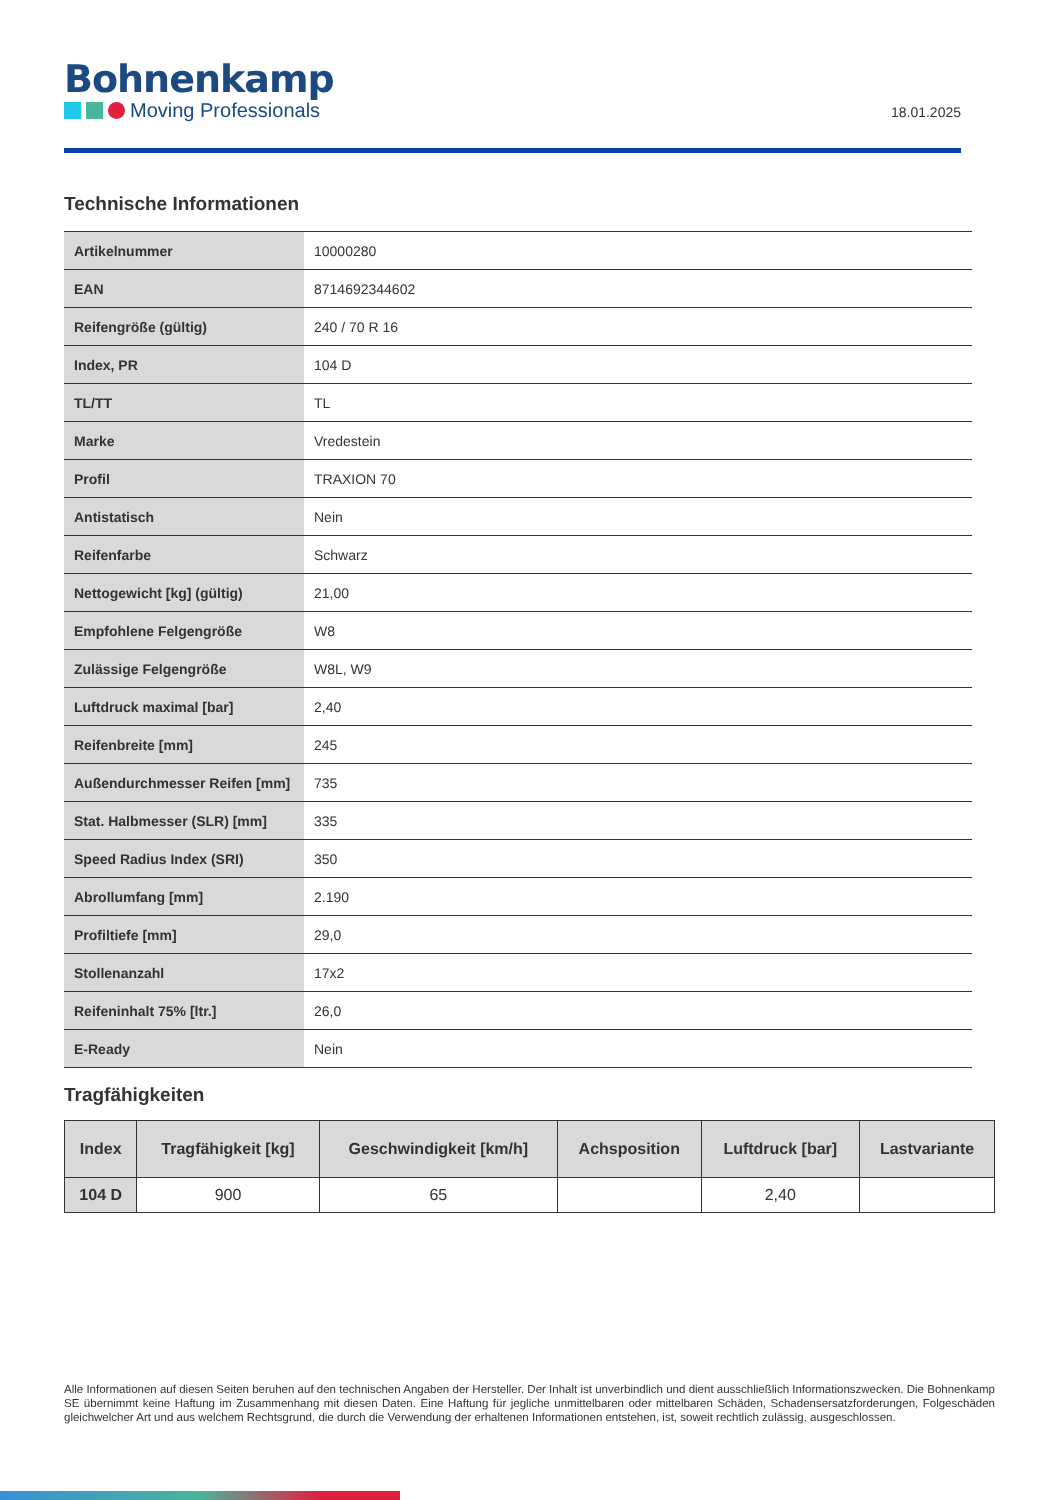Bohnenkamp
Moving Professionals
18.01.2025
Technische Informationen
| Artikelnummer | 10000280 |
| EAN | 8714692344602 |
| Reifengröße (gültig) | 240 / 70 R 16 |
| Index, PR | 104 D |
| TL/TT | TL |
| Marke | Vredestein |
| Profil | TRAXION 70 |
| Antistatisch | Nein |
| Reifenfarbe | Schwarz |
| Nettogewicht [kg] (gültig) | 21,00 |
| Empfohlene Felgengröße | W8 |
| Zulässige Felgengröße | W8L, W9 |
| Luftdruck maximal [bar] | 2,40 |
| Reifenbreite [mm] | 245 |
| Außendurchmesser Reifen [mm] | 735 |
| Stat. Halbmesser (SLR) [mm] | 335 |
| Speed Radius Index (SRI) | 350 |
| Abrollumfang [mm] | 2.190 |
| Profiltiefe [mm] | 29,0 |
| Stollenanzahl | 17x2 |
| Reifeninhalt 75% [ltr.] | 26,0 |
| E-Ready | Nein |
Tragfähigkeiten
| Index | Tragfähigkeit [kg] | Geschwindigkeit [km/h] | Achsposition | Luftdruck [bar] | Lastvariante |
| --- | --- | --- | --- | --- | --- |
| 104 D | 900 | 65 | | 2,40 | |
Alle Informationen auf diesen Seiten beruhen auf den technischen Angaben der Hersteller. Der Inhalt ist unverbindlich und dient ausschließlich Informationszwecken. Die Bohnenkamp SE übernimmt keine Haftung im Zusammenhang mit diesen Daten. Eine Haftung für jegliche unmittelbaren oder mittelbaren Schäden, Schadensersatzforderungen, Folgeschäden gleichwelcher Art und aus welchem Rechtsgrund, die durch die Verwendung der erhaltenen Informationen entstehen, ist, soweit rechtlich zulässig, ausgeschlossen.